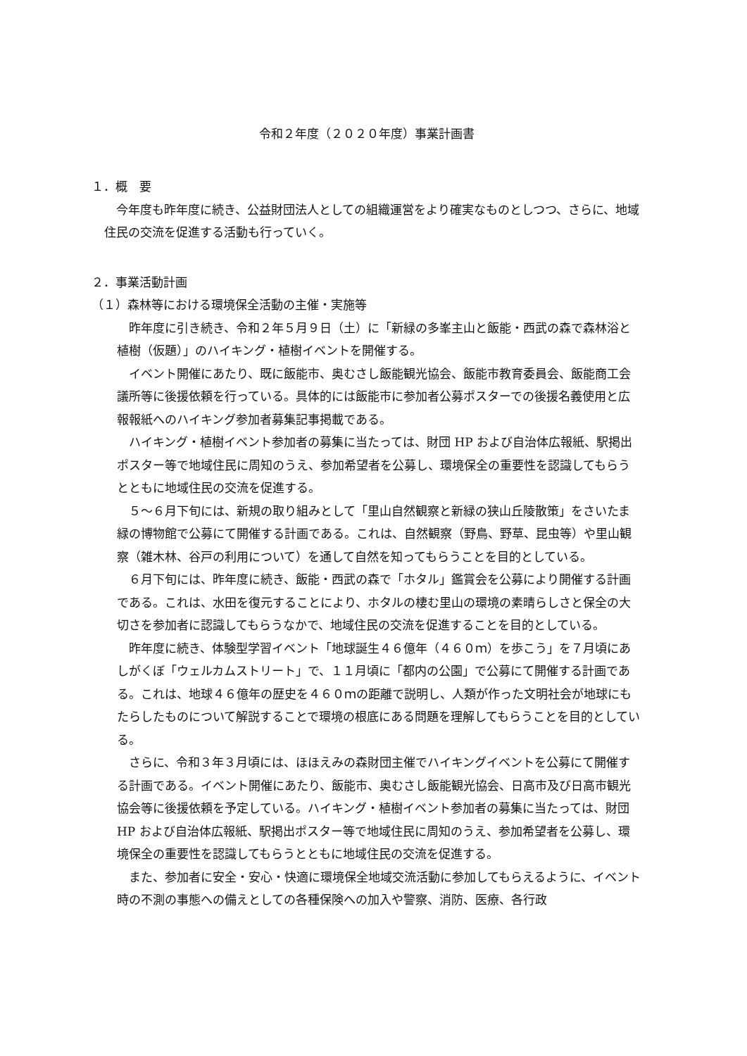令和２年度（２０２０年度）事業計画書
１．概　要
　今年度も昨年度に続き、公益財団法人としての組織運営をより確実なものとしつつ、さらに、地域住民の交流を促進する活動も行っていく。
２．事業活動計画
（１）森林等における環境保全活動の主催・実施等
　昨年度に引き続き、令和２年５月９日（土）に「新緑の多峯主山と飯能・西武の森で森林浴と植樹（仮題）」のハイキング・植樹イベントを開催する。
　イベント開催にあたり、既に飯能市、奥むさし飯能観光協会、飯能市教育委員会、飯能商工会議所等に後援依頼を行っている。具体的には飯能市に参加者公募ポスターでの後援名義使用と広報報紙へのハイキング参加者募集記事掲載である。
　ハイキング・植樹イベント参加者の募集に当たっては、財団 HP および自治体広報紙、駅掲出ポスター等で地域住民に周知のうえ、参加希望者を公募し、環境保全の重要性を認識してもらうとともに地域住民の交流を促進する。
　５～６月下旬には、新規の取り組みとして「里山自然観察と新緑の狭山丘陵散策」をさいたま緑の博物館で公募にて開催する計画である。これは、自然観察（野鳥、野草、昆虫等）や里山観察（雑木林、谷戸の利用について）を通して自然を知ってもらうことを目的としている。
　６月下旬には、昨年度に続き、飯能・西武の森で「ホタル」鑑賞会を公募により開催する計画である。これは、水田を復元することにより、ホタルの棲む里山の環境の素晴らしさと保全の大切さを参加者に認識してもらうなかで、地域住民の交流を促進することを目的としている。
　昨年度に続き、体験型学習イベント「地球誕生４６億年（４６０ｍ）を歩こう」を７月頃にあしがくぼ「ウェルカムストリート」で、１１月頃に「都内の公園」で公募にて開催する計画である。これは、地球４６億年の歴史を４６０ｍの距離で説明し、人類が作った文明社会が地球にもたらしたものについて解説することで環境の根底にある問題を理解してもらうことを目的としている。
　さらに、令和３年３月頃には、ほほえみの森財団主催でハイキングイベントを公募にて開催する計画である。イベント開催にあたり、飯能市、奥むさし飯能観光協会、日高市及び日高市観光協会等に後援依頼を予定している。ハイキング・植樹イベント参加者の募集に当たっては、財団 HP および自治体広報紙、駅掲出ポスター等で地域住民に周知のうえ、参加希望者を公募し、環境保全の重要性を認識してもらうとともに地域住民の交流を促進する。
　また、参加者に安全・安心・快適に環境保全地域交流活動に参加してもらえるように、イベント時の不測の事態への備えとしての各種保険への加入や警察、消防、医療、各行政